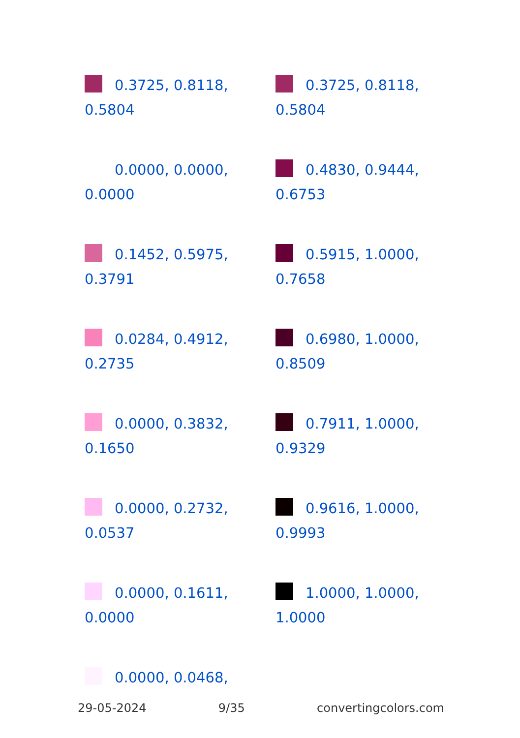0.3725, 0.8118, 0.5804
0.3725, 0.8118, 0.5804
0.0000, 0.0000, 0.0000
0.4830, 0.9444, 0.6753
0.1452, 0.5975, 0.3791
0.5915, 1.0000, 0.7658
0.0284, 0.4912, 0.2735
0.6980, 1.0000, 0.8509
0.0000, 0.3832, 0.1650
0.7911, 1.0000, 0.9329
0.0000, 0.2732, 0.0537
0.9616, 1.0000, 0.9993
0.0000, 0.1611, 0.0000
1.0000, 1.0000, 1.0000
0.0000, 0.0468,
29-05-2024 9/35 convertingcolors.com